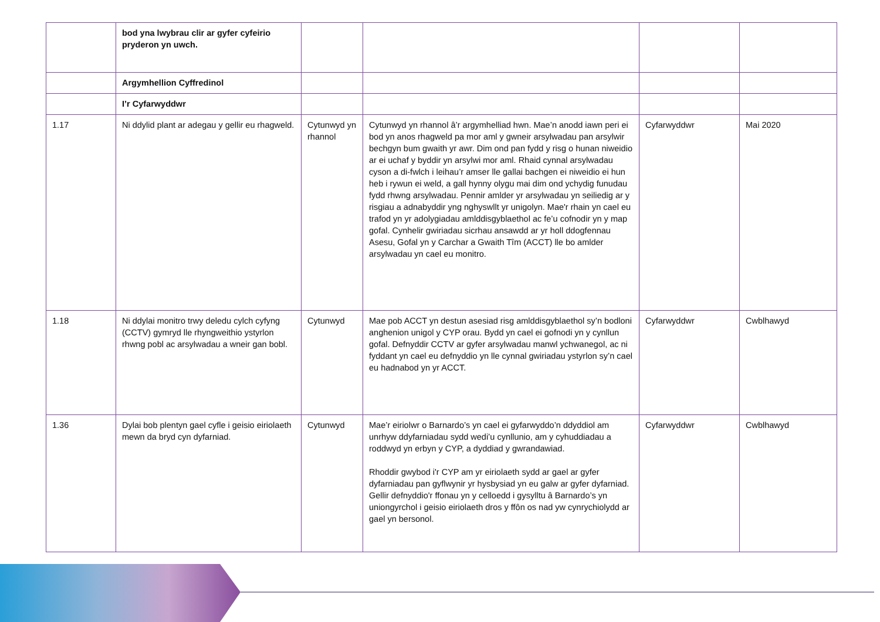| | bod yna lwybrau clir ar gyfer cyfeirio pryderon yn uwch. | | | | |
| | Argymhellion Cyffredinol | | | | |
| | I’r Cyfarwyddwr | | | | |
| 1.17 | Ni ddylid plant ar adegau y gellir eu rhagweld. | Cytunwyd yn rhannol | Cytunwyd yn rhannol â’r argymhelliad hwn. Mae’n anodd iawn peri ei bod yn anos rhagweld pa mor aml y gwneir arsylwadau pan arsylwir bechgyn bum gwaith yr awr. Dim ond pan fydd y risg o hunan niweidio ar ei uchaf y byddir yn arsylwi mor aml. Rhaid cynnal arsylwadau cyson a di-fwlch i leihau’r amser lle gallai bachgen ei niweidio ei hun heb i rywun ei weld, a gall hynny olygu mai dim ond ychydig funudau fydd rhwng arsylwadau. Pennir amlder yr arsylwadau yn seiliedig ar y risgiau a adnabyddir yng nghyswllt yr unigolyn. Mae'r rhain yn cael eu trafod yn yr adolygiadau amlddisgyblaethol ac fe’u cofnodir yn y map gofal. Cynhelir gwiriadau sicrhau ansawdd ar yr holl ddogfennau Asesu, Gofal yn y Carchar a Gwaith Tîm (ACCT) lle bo amlder arsylwadau yn cael eu monitro. | Cyfarwyddwr | Mai 2020 |
| 1.18 | Ni ddylai monitro trwy deledu cylch cyfyng (CCTV) gymryd lle rhyngweithio ystyrlon rhwng pobl ac arsylwadau a wneir gan bobl. | Cytunwyd | Mae pob ACCT yn destun asesiad risg amlddisgyblaethol sy’n bodloni anghenion unigol y CYP orau. Bydd yn cael ei gofnodi yn y cynllun gofal. Defnyddir CCTV ar gyfer arsylwadau manwl ychwanegol, ac ni fyddant yn cael eu defnyddio yn lle cynnal gwiriadau ystyrlon sy’n cael eu hadnabod yn yr ACCT. | Cyfarwyddwr | Cwblhawyd |
| 1.36 | Dylai bob plentyn gael cyfle i geisio eiriolaeth mewn da bryd cyn dyfarniad. | Cytunwyd | Mae’r eiriolwr o Barnardo’s yn cael ei gyfarwyddo’n ddyddiol am unrhyw ddyfarniadau sydd wedi’u cynllunio, am y cyhuddiadau a roddwyd yn erbyn y CYP, a dyddiad y gwrandawiad. Rhoddir gwybod i'r CYP am yr eiriolaeth sydd ar gael ar gyfer dyfarniadau pan gyflwynir yr hysbysiad yn eu galw ar gyfer dyfarniad. Gellir defnyddio'r ffonau yn y celloedd i gysylltu â Barnardo’s yn uniongyrchol i geisio eiriolaeth dros y ffôn os nad yw cynrychiolydd ar gael yn bersonol. | Cyfarwyddwr | Cwblhawyd |